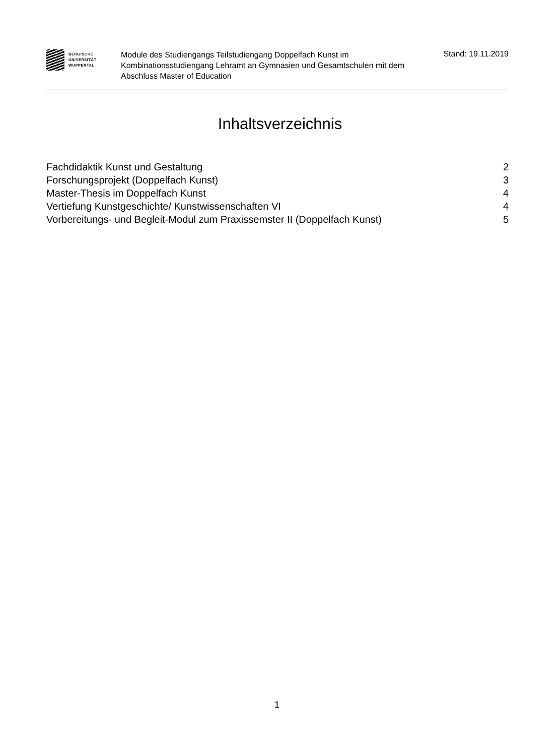BERGISCHE
UNIVERSITÄT
WUPPERTAL
Module des Studiengangs Teilstudiengang Doppelfach Kunst im Kombinationsstudiengang Lehramt an Gymnasien und Gesamtschulen mit dem Abschluss Master of Education
Stand: 19.11.2019
Inhaltsverzeichnis
Fachdidaktik Kunst und Gestaltung 2
Forschungsprojekt (Doppelfach Kunst) 3
Master-Thesis im Doppelfach Kunst 4
Vertiefung Kunstgeschichte/ Kunstwissenschaften VI 4
Vorbereitungs- und Begleit-Modul zum Praxissemster II (Doppelfach Kunst) 5
1